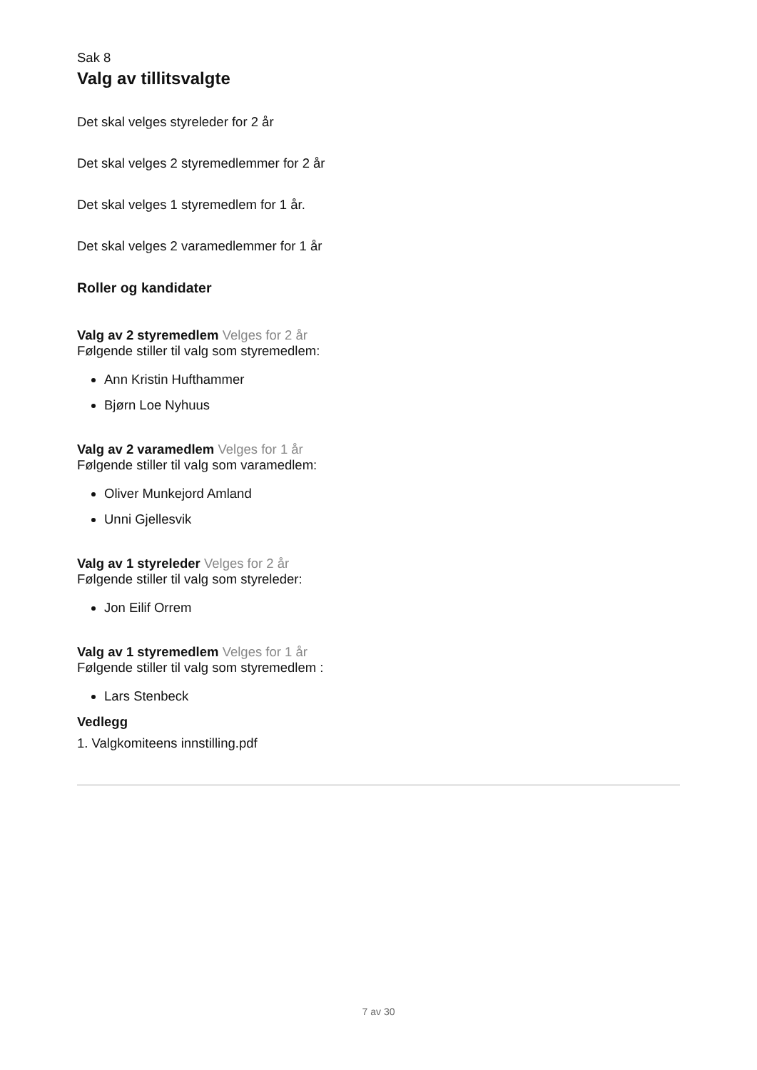Sak 8
Valg av tillitsvalgte
Det skal velges styreleder for 2 år
Det skal velges 2 styremedlemmer for 2 år
Det skal velges 1 styremedlem for 1 år.
Det skal velges 2 varamedlemmer for 1 år
Roller og kandidater
Valg av 2 styremedlem Velges for 2 år
Følgende stiller til valg som styremedlem:
Ann Kristin Hufthammer
Bjørn Loe Nyhuus
Valg av 2 varamedlem Velges for 1 år
Følgende stiller til valg som varamedlem:
Oliver Munkejord Amland
Unni Gjellesvik
Valg av 1 styreleder Velges for 2 år
Følgende stiller til valg som styreleder:
Jon Eilif Orrem
Valg av 1 styremedlem Velges for 1 år
Følgende stiller til valg som styremedlem :
Lars Stenbeck
Vedlegg
1. Valgkomiteens innstilling.pdf
7 av 30